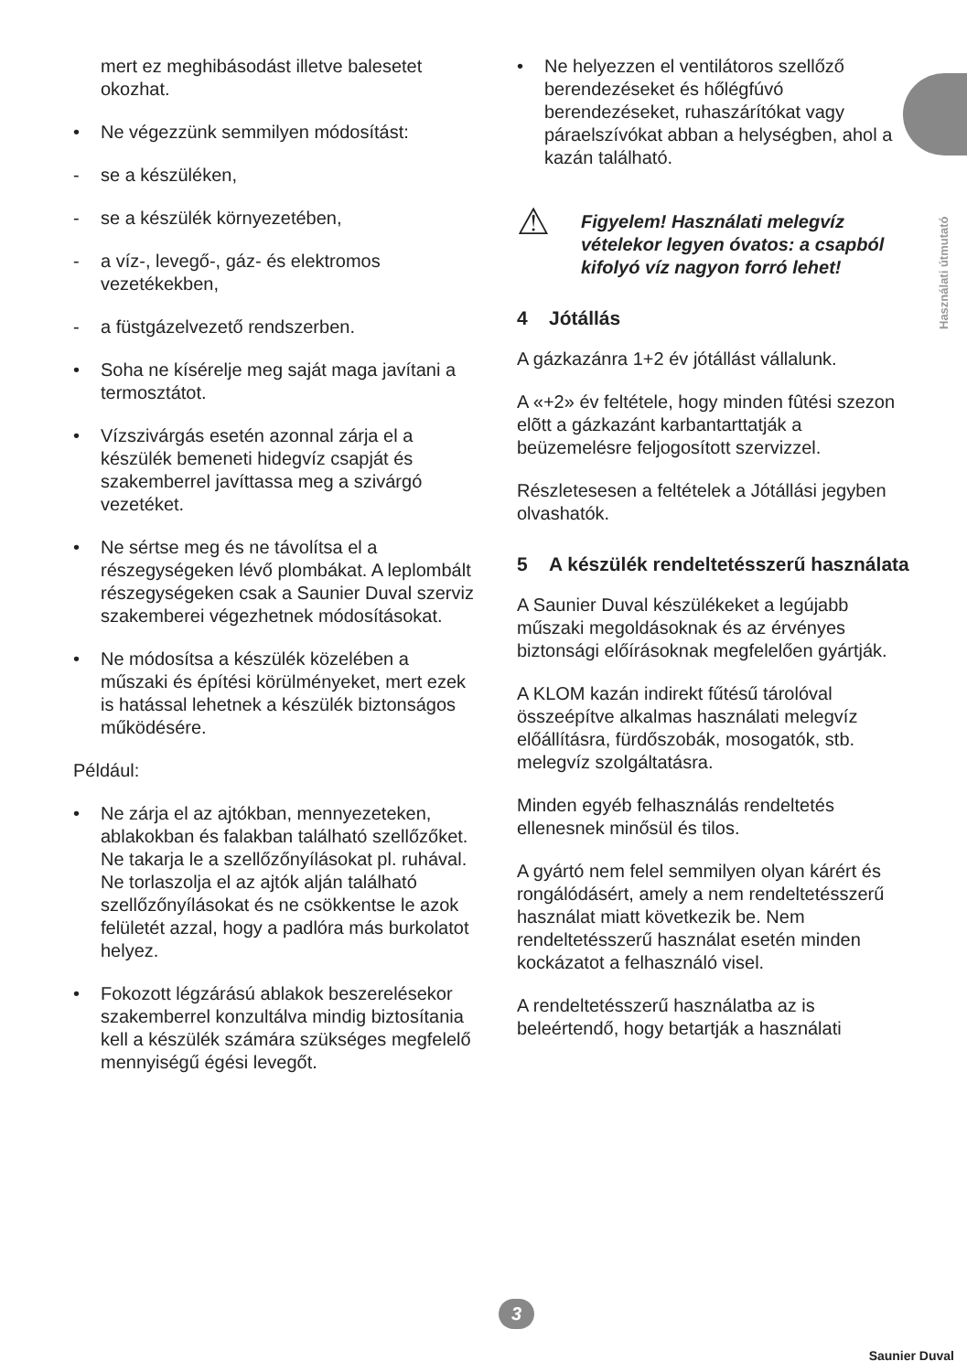Használati útmutató
mert ez meghibásodást illetve balesetet okozhat.
• Ne végezzünk semmilyen módosítást:
- se a készüléken,
- se a készülék környezetében,
- a víz-, levegő-, gáz- és elektromos vezetékekben,
- a füstgázelvezető rendszerben.
• Soha ne kísérelje meg saját maga javítani a termosztátot.
• Vízszivárgás esetén azonnal zárja el a készülék bemeneti hidegvíz csapját és szakemberrel javíttassa meg a szivárgó vezetéket.
• Ne sértse meg és ne távolítsa el a részegységeken lévő plombákat. A leplombált részegységeken csak a Saunier Duval szerviz szakemberei végezhetnek módosításokat.
• Ne módosítsa a készülék közelében a műszaki és építési körülményeket, mert ezek is hatással lehetnek a készülék biztonságos működésére.
Például:
• Ne zárja el az ajtókban, mennyezeteken, ablakokban és falakban található szellőzőket. Ne takarja le a szellőzőnyílásokat pl. ruhával. Ne torlaszolja el az ajtók alján található szellőzőnyílásokat és ne csökkentse le azok felületét azzal, hogy a padlóra más burkolatot helyez.
• Fokozott légzárású ablakok beszerelésekor szakemberrel konzultálva mindig biztosítania kell a készülék számára szükséges megfelelő mennyiségű égési levegőt.
• Ne helyezzen el ventilátoros szellőző berendezéseket és hőlégfúvó berendezéseket, ruhaszárítókat vagy páraelszívókat abban a helységben, ahol a kazán található.
⚠
Figyelem! Használati melegvíz vételekor legyen óvatos: a csapból kifolyó víz nagyon forró lehet!
4 Jótállás
A gázkazánra 1+2 év jótállást vállalunk.
A «+2» év feltétele, hogy minden fûtési szezon elõtt a gázkazánt karbantarttatják a beüzemelésre feljogosított szervizzel.
Részletesesen a feltételek a Jótállási jegyben olvashatók.
5 A készülék rendeltetésszerű használata
A Saunier Duval készülékeket a legújabb műszaki megoldásoknak és az érvényes biztonsági előírásoknak megfelelően gyártják.
A KLOM kazán indirekt fűtésű tárolóval összeépítve alkalmas használati melegvíz előállításra, fürdőszobák, mosogatók, stb. melegvíz szolgáltatásra.
Minden egyéb felhasználás rendeltetés ellenesnek minősül és tilos.
A gyártó nem felel semmilyen olyan kárért és rongálódásért, amely a nem rendeltetésszerű használat miatt következik be. Nem rendeltetésszerű használat esetén minden kockázatot a felhasználó visel.
A rendeltetésszerű használatba az is beleértendő, hogy betartják a használati
3
Saunier Duval